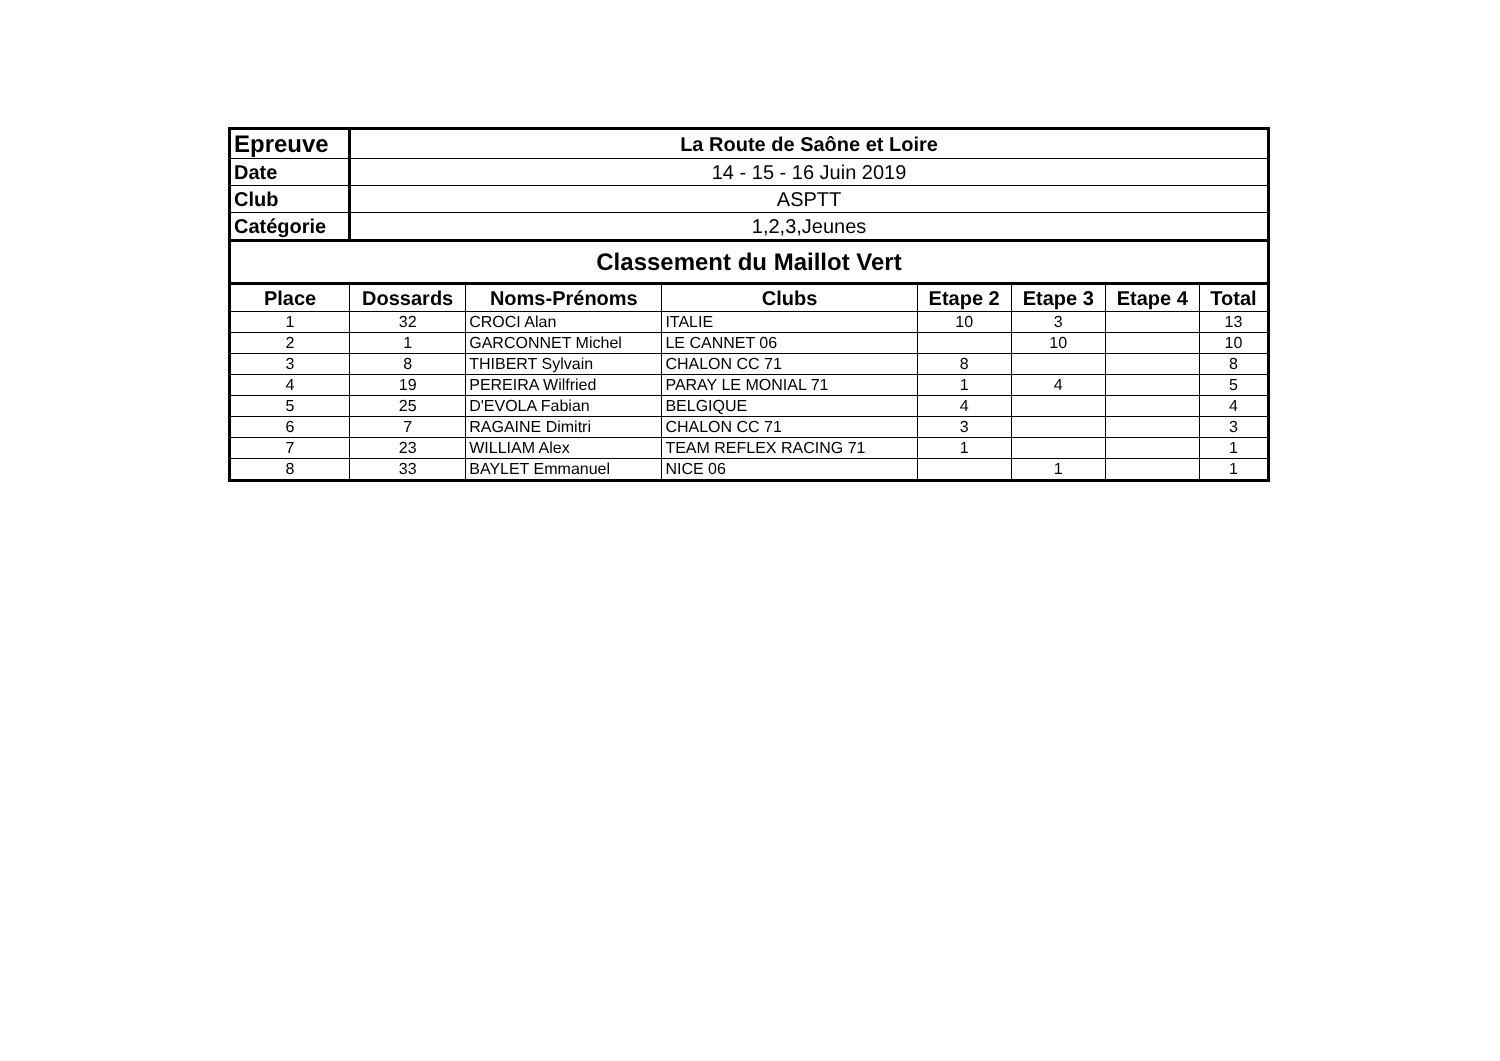| Epreuve | La Route de Saône et Loire | | | | | | |
| Date | 14 - 15 - 16 Juin 2019 | | | | | | |
| Club | ASPTT | | | | | | |
| Catégorie | 1,2,3,Jeunes | | | | | | |
| Classement du Maillot Vert | | | | | | | |
| Place | Dossards | Noms-Prénoms | Clubs | Etape 2 | Etape 3 | Etape 4 | Total |
| 1 | 32 | CROCI Alan | ITALIE | 10 | 3 | | 13 |
| 2 | 1 | GARCONNET Michel | LE CANNET 06 | | 10 | | 10 |
| 3 | 8 | THIBERT Sylvain | CHALON CC 71 | 8 | | | 8 |
| 4 | 19 | PEREIRA Wilfried | PARAY LE MONIAL 71 | 1 | 4 | | 5 |
| 5 | 25 | D'EVOLA Fabian | BELGIQUE | 4 | | | 4 |
| 6 | 7 | RAGAINE Dimitri | CHALON CC 71 | 3 | | | 3 |
| 7 | 23 | WILLIAM Alex | TEAM REFLEX RACING 71 | 1 | | | 1 |
| 8 | 33 | BAYLET Emmanuel | NICE 06 | | 1 | | 1 |